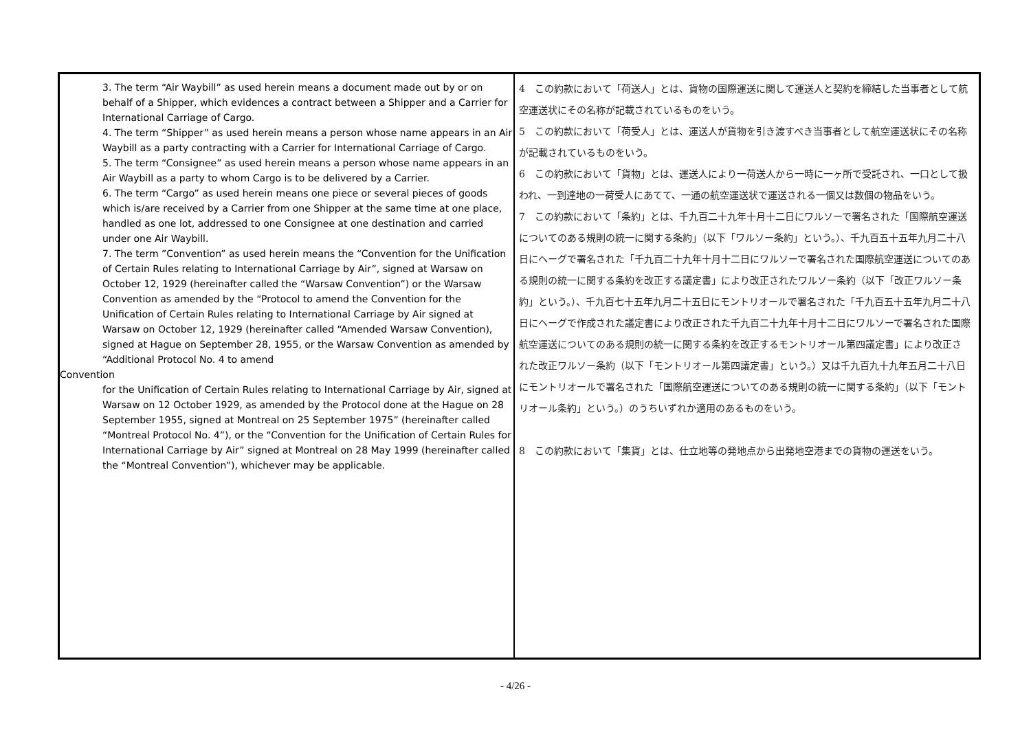| 3. The term “Air Waybill” as used herein means a document made out by or on behalf of a Shipper, which evidences a contract between a Shipper and a Carrier for International Carriage of Cargo. 4. The term “Shipper” as used herein means a person whose name appears in an Air Waybill as a party contracting with a Carrier for International Carriage of Cargo. 5. The term “Consignee” as used herein means a person whose name appears in an Air Waybill as a party to whom Cargo is to be delivered by a Carrier. 6. The term “Cargo” as used herein means one piece or several pieces of goods which is/are received by a Carrier from one Shipper at the same time at one place, handled as one lot, addressed to one Consignee at one destination and carried under one Air Waybill. 7. The term ”Convention” as used herein means the “Convention for the Unification of Certain Rules relating to International Carriage by Air”, signed at Warsaw on October 12, 1929 (hereinafter called the “Warsaw Convention”) or the Warsaw Convention as amended by the “Protocol to amend the Convention for the Unification of Certain Rules relating to International Carriage by Air signed at Warsaw on October 12, 1929 (hereinafter called “Amended Warsaw Convention), signed at Hague on September 28, 1955, or the Warsaw Convention as amended by “Additional Protocol No. 4 to amend Convention for the Unification of Certain Rules relating to International Carriage by Air, signed at Warsaw on 12 October 1929, as amended by the Protocol done at the Hague on 28 September 1955, signed at Montreal on 25 September 1975” (hereinafter called “Montreal Protocol No. 4”), or the “Convention for the Unification of Certain Rules for International Carriage by Air” signed at Montreal on 28 May 1999 (hereinafter called the “Montreal Convention”), whichever may be applicable. | 4 この約款において「荷送人」とは、貨物の国際運送に関して運送人と契約を締結した当事者として航空運送状にその名称が記載されているものをいう。 5 この約款において「荷受人」とは、運送人が貨物を引き渡すべき当事者として航空運送状にその名称が記載されているものをいう。 6 この約款において「貨物」とは、運送人により一荷送人から一時に一ヶ所で受託され、一口として扱われ、一到達地の一荷受人にあてて、一通の航空運送状で運送される一個又は数個の物品をいう。 7 この約款において「条約」とは、千九百二十九年十月十二日にワルソーで署名された「国際航空運送についてのある規則の統一に関する条約」（以下「ワルソー条約」という。）、千九百五十五年九月二十八日にヘーグで署名された「千九百二十九年十月十二日にワルソーで署名された国際航空運送についてのある規則の統一に関する条約を改正する議定書」により改正されたワルソー条約（以下「改正ワルソー条約」という。）、千九百七十五年九月二十五日にモントリオールで署名された「千九百五十五年九月二十八日にヘーグで作成された議定書により改正された千九百二十九年十月十二日にワルソーで署名された国際航空運送についてのある規則の統一に関する条約を改正するモントリオール第四議定書」により改正された改正ワルソー条約（以下「モントリオール第四議定書」という。）又は千九百九十九年五月二十八日にモントリオールで署名された「国際航空運送についてのある規則の統一に関する条約」（以下「モントリオール条約」という。）のうちいずれか適用のあるものをいう。 8 この約款において「集貨」とは、仕立地等の発地点から出発地空港までの貨物の運送をいう。 |
- 4/26 -